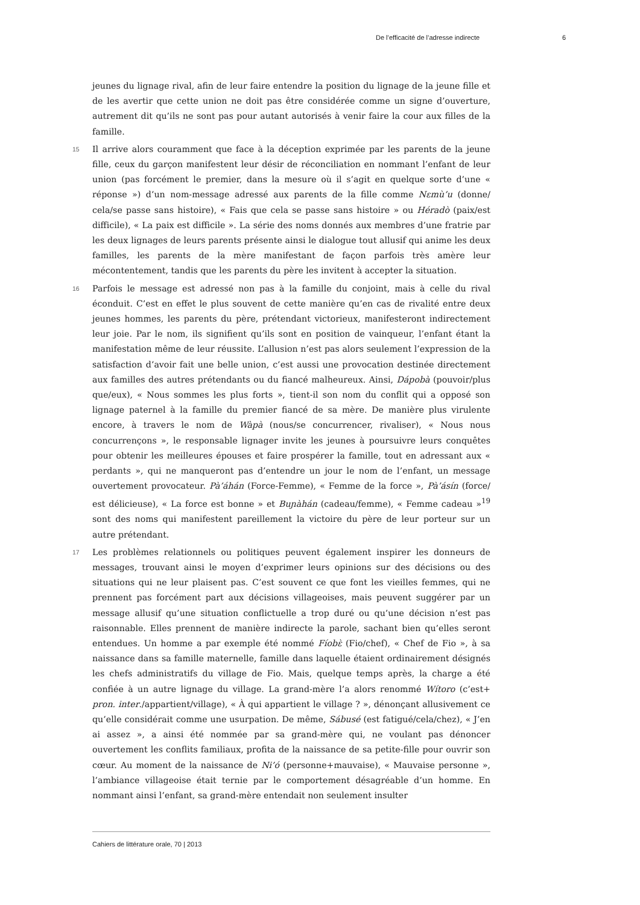De l’efficacité de l’adresse indirecte 6
jeunes du lignage rival, afin de leur faire entendre la position du lignage de la jeune fille et de les avertir que cette union ne doit pas être considérée comme un signe d’ouverture, autrement dit qu’ils ne sont pas pour autant autorisés à venir faire la cour aux filles de la famille.
15 Il arrive alors couramment que face à la déception exprimée par les parents de la jeune fille, ceux du garçon manifestent leur désir de réconciliation en nommant l’enfant de leur union (pas forcément le premier, dans la mesure où il s’agit en quelque sorte d’une « réponse ») d’un nom-message adressé aux parents de la fille comme Nɛmù’u (donne/ cela/se passe sans histoire), « Fais que cela se passe sans histoire » ou Héradò (paix/est difficile), « La paix est difficile ». La série des noms donnés aux membres d’une fratrie par les deux lignages de leurs parents présente ainsi le dialogue tout allusif qui anime les deux familles, les parents de la mère manifestant de façon parfois très amère leur mécontentement, tandis que les parents du père les invitent à accepter la situation.
16 Parfois le message est adressé non pas à la famille du conjoint, mais à celle du rival éconduit. C’est en effet le plus souvent de cette manière qu’en cas de rivalité entre deux jeunes hommes, les parents du père, prétendant victorieux, manifesteront indirectement leur joie. Par le nom, ils signifient qu’ils sont en position de vainqueur, l’enfant étant la manifestation même de leur réussite. L’allusion n’est pas alors seulement l’expression de la satisfaction d’avoir fait une belle union, c’est aussi une provocation destinée directement aux familles des autres prétendants ou du fiancé malheureux. Ainsi, Dápobà (pouvoir/plus que/eux), « Nous sommes les plus forts », tient-il son nom du conflit qui a opposé son lignage paternel à la famille du premier fiancé de sa mère. De manière plus virulente encore, à travers le nom de Wàpà (nous/se concurrencer, rivaliser), « Nous nous concurrençons », le responsable lignager invite les jeunes à poursuivre leurs conquêtes pour obtenir les meilleures épouses et faire prospérer la famille, tout en adressant aux « perdants », qui ne manqueront pas d’entendre un jour le nom de l’enfant, un message ouvertement provocateur. Pà’áhán (Force-Femme), « Femme de la force », Pà’ásín (force/ est délicieuse), « La force est bonne » et Buɲàhán (cadeau/femme), « Femme cadeau »<sup>19</sup> sont des noms qui manifestent pareillement la victoire du père de leur porteur sur un autre prétendant.
17 Les problèmes relationnels ou politiques peuvent également inspirer les donneurs de messages, trouvant ainsi le moyen d’exprimer leurs opinions sur des décisions ou des situations qui ne leur plaisent pas. C’est souvent ce que font les vieilles femmes, qui ne prennent pas forcément part aux décisions villageoises, mais peuvent suggérer par un message allusif qu’une situation conflictuelle a trop duré ou qu’une décision n’est pas raisonnable. Elles prennent de manière indirecte la parole, sachant bien qu’elles seront entendues. Un homme a par exemple été nommé Fíobɛ̀ (Fio/chef), « Chef de Fio », à sa naissance dans sa famille maternelle, famille dans laquelle étaient ordinairement désignés les chefs administratifs du village de Fio. Mais, quelque temps après, la charge a été confiée à un autre lignage du village. La grand-mère l’a alors renommé Wítoro (c’est+ pron. inter./appartient/village), « À qui appartient le village ? », dénonçant allusivement ce qu’elle considérait comme une usurpation. De même, Sábusé (est fatigué/cela/chez), « J’en ai assez », a ainsi été nommée par sa grand-mère qui, ne voulant pas dénoncer ouvertement les conflits familiaux, profita de la naissance de sa petite-fille pour ouvrir son cœur. Au moment de la naissance de Ni’ó (personne+mauvaise), « Mauvaise personne », l’ambiance villageoise était ternie par le comportement désagréable d’un homme. En nommant ainsi l’enfant, sa grand-mère entendait non seulement insulter
Cahiers de littérature orale, 70 | 2013